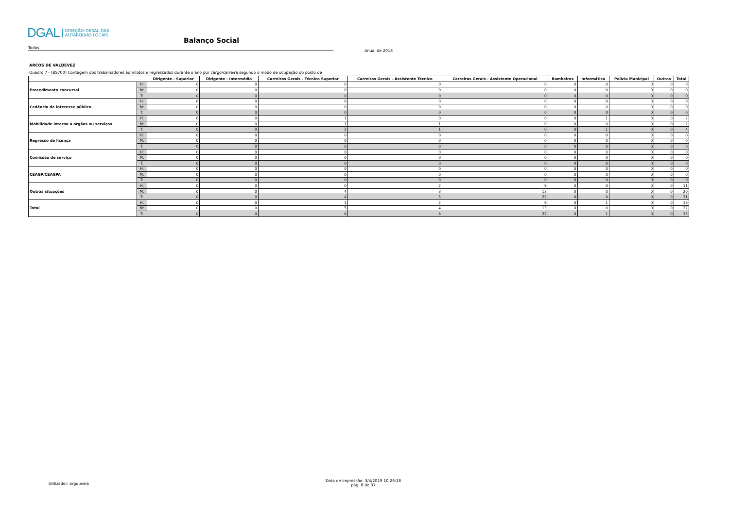DGAL DIREÇÃO-GERAL DAS
AUTARQUIAS LOCAIS
Balanço Social
Todos
Anual de 2018
ARCOS DE VALDEVEZ
Quadro 7 - [BS700] Contagem dos trabalhadores admitidos e regressados durante o ano por cargo/carreira segundo o modo de ocupação do posto de
| | | Dirigente - Superior | Dirigente - Intermédio | Carreiras Gerais - Técnico Superior | Carreiras Gerais - Assistente Técnico | Carreiras Gerais - Assistente Operacional | Bombeiros | Informática | Polícia Municipal | Outros | Total |
| --- | --- | --- | --- | --- | --- | --- | --- | --- | --- | --- | --- |
| Procedimento concursal | H: | 0 | 0 | 0 | 0 | 0 | 0 | 0 | 0 | 0 | 0 |
| | M: | 0 | 0 | 0 | 0 | 0 | 0 | 0 | 0 | 0 | 0 |
| | T: | 0 | 0 | 0 | 0 | 0 | 0 | 0 | 0 | 0 | 0 |
| Cedência de interesse público | H: | 0 | 0 | 0 | 0 | 0 | 0 | 0 | 0 | 0 | 0 |
| | M: | 0 | 0 | 0 | 0 | 0 | 0 | 0 | 0 | 0 | 0 |
| | T: | 0 | 0 | 0 | 0 | 0 | 0 | 0 | 0 | 0 | 0 |
| Mobilidade interna a órgãos ou serviços | H: | 0 | 0 | 1 | 0 | 0 | 0 | 1 | 0 | 0 | 2 |
| | M: | 0 | 0 | 1 | 1 | 0 | 0 | 0 | 0 | 0 | 2 |
| | T: | 0 | 0 | 2 | 1 | 0 | 0 | 1 | 0 | 0 | 4 |
| Regresso de licença | H: | 0 | 0 | 0 | 0 | 0 | 0 | 0 | 0 | 0 | 0 |
| | M: | 0 | 0 | 0 | 0 | 0 | 0 | 0 | 0 | 0 | 0 |
| | T: | 0 | 0 | 0 | 0 | 0 | 0 | 0 | 0 | 0 | 0 |
| Comissão de serviço | H: | 0 | 0 | 0 | 0 | 0 | 0 | 0 | 0 | 0 | 0 |
| | M: | 0 | 0 | 0 | 0 | 0 | 0 | 0 | 0 | 0 | 0 |
| | T: | 0 | 0 | 0 | 0 | 0 | 0 | 0 | 0 | 0 | 0 |
| CEAGP/CEAGPA | H: | 0 | 0 | 0 | 0 | 0 | 0 | 0 | 0 | 0 | 0 |
| | M: | 0 | 0 | 0 | 0 | 0 | 0 | 0 | 0 | 0 | 0 |
| | T: | 0 | 0 | 0 | 0 | 0 | 0 | 0 | 0 | 0 | 0 |
| Outras situações | H: | 0 | 0 | 0 | 2 | 9 | 0 | 0 | 0 | 0 | 11 |
| | M: | 0 | 0 | 4 | 3 | 13 | 0 | 0 | 0 | 0 | 20 |
| | T: | 0 | 0 | 4 | 5 | 22 | 0 | 0 | 0 | 0 | 31 |
| Total | H: | 0 | 0 | 1 | 2 | 9 | 0 | 1 | 0 | 0 | 13 |
| | M: | 0 | 0 | 5 | 4 | 13 | 0 | 0 | 0 | 0 | 22 |
| | T: | 0 | 0 | 6 | 6 | 22 | 0 | 1 | 0 | 0 | 35 |
Utilizador: argouveia
Data de Impressão: 3/4/2019 10:26:18
pág. 8 de 37